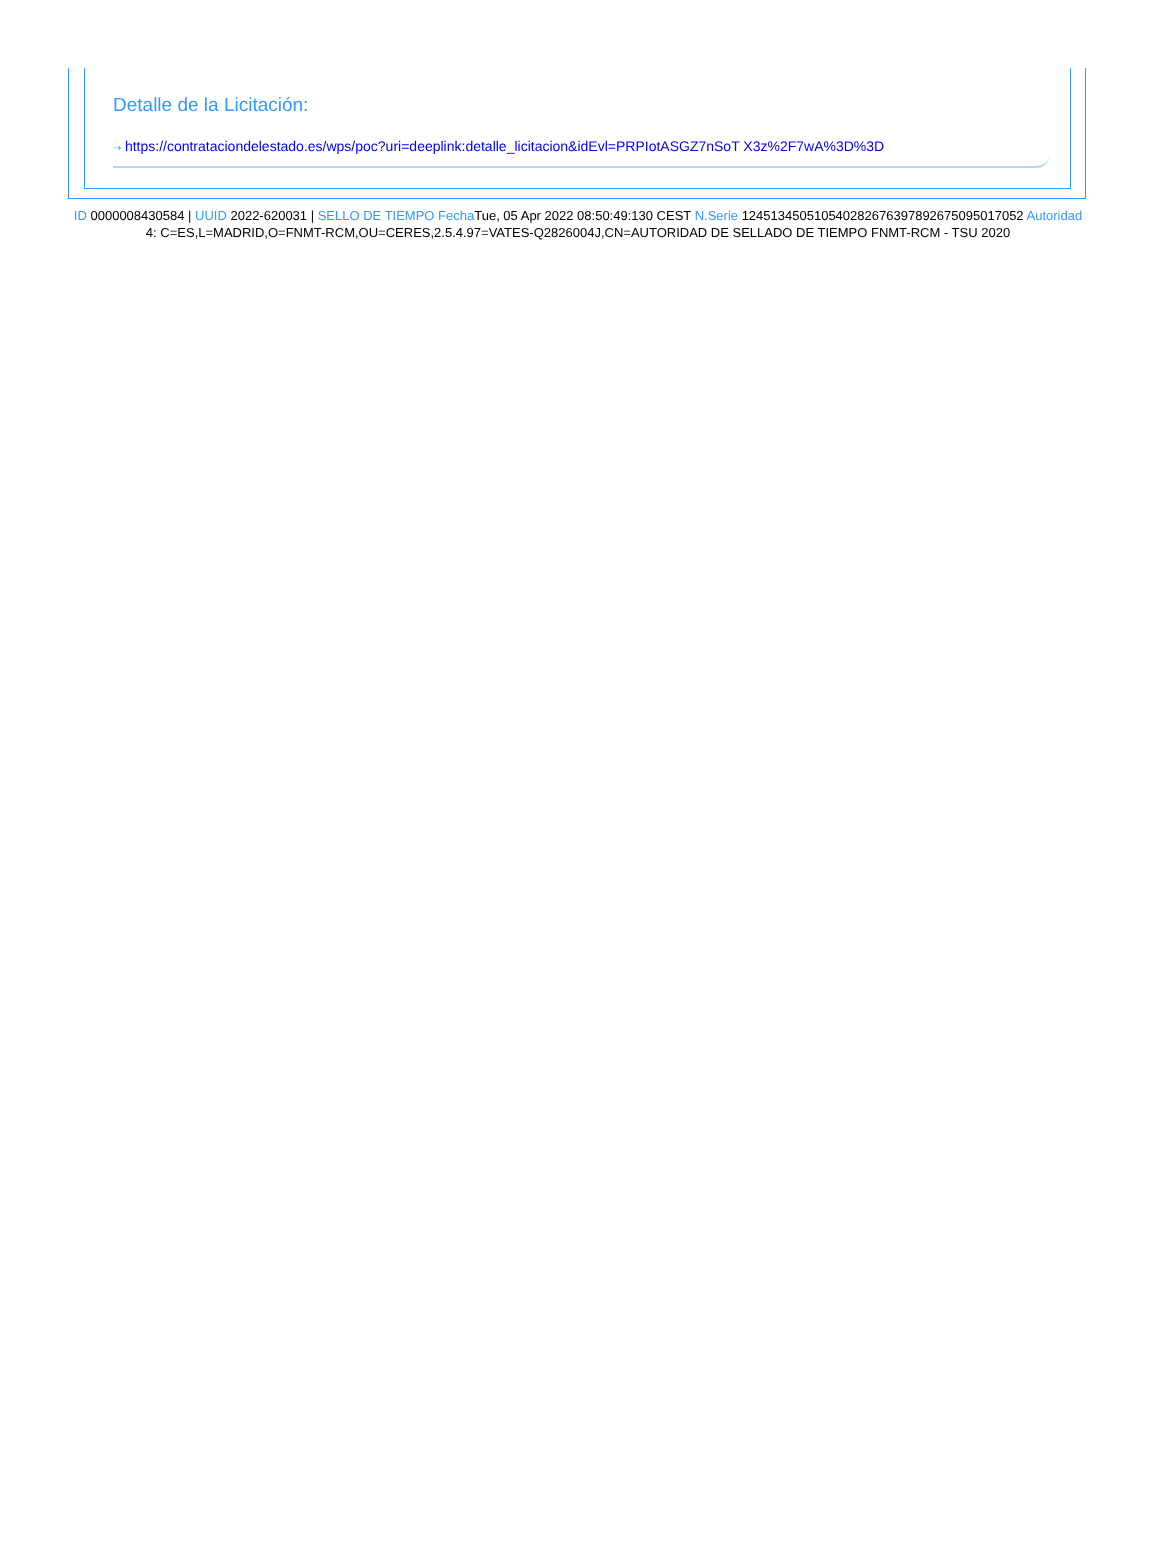Detalle de la Licitación:
⇢ https://contrataciondelestado.es/wps/poc?uri=deeplink:detalle_licitacion&idEvl=PRPIotASGZ7nSoT X3z%2F7wA%3D%3D
ID 0000008430584 | UUID 2022-620031 | SELLO DE TIEMPO Fecha Tue, 05 Apr 2022 08:50:49:130 CEST N.Serie 124513450510540282676397892675095017052 Autoridad 4: C=ES,L=MADRID,O=FNMT-RCM,OU=CERES,2.5.4.97=VATES-Q2826004J,CN=AUTORIDAD DE SELLADO DE TIEMPO FNMT-RCM - TSU 2020